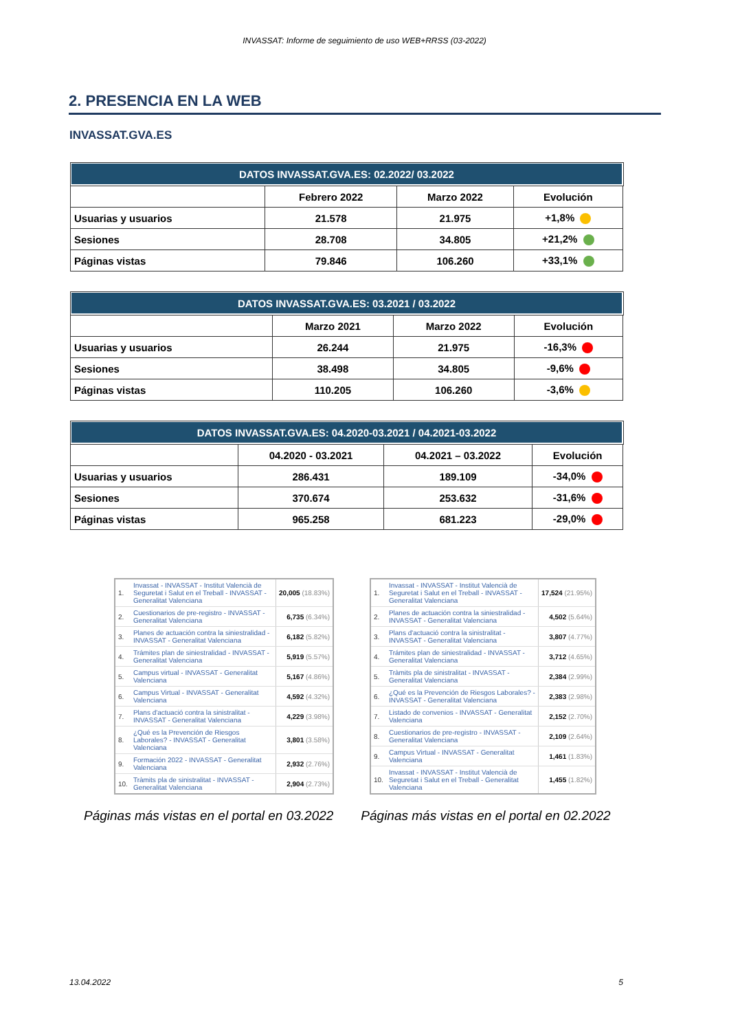INVASSAT: Informe de seguimiento de uso WEB+RRSS (03-2022)
2. PRESENCIA EN LA WEB
INVASSAT.GVA.ES
| DATOS INVASSAT.GVA.ES: 02.2022/ 03.2022 | | | |
| --- | --- | --- | --- |
| | Febrero 2022 | Marzo 2022 | Evolución |
| Usuarias y usuarios | 21.578 | 21.975 | +1,8% |
| Sesiones | 28.708 | 34.805 | +21,2% |
| Páginas vistas | 79.846 | 106.260 | +33,1% |
| DATOS INVASSAT.GVA.ES: 03.2021 / 03.2022 | | | |
| --- | --- | --- | --- |
| | Marzo 2021 | Marzo 2022 | Evolución |
| Usuarias y usuarios | 26.244 | 21.975 | -16,3% |
| Sesiones | 38.498 | 34.805 | -9,6% |
| Páginas vistas | 110.205 | 106.260 | -3,6% |
| DATOS INVASSAT.GVA.ES: 04.2020-03.2021 / 04.2021-03.2022 | | | |
| --- | --- | --- | --- |
| | 04.2020 - 03.2021 | 04.2021 – 03.2022 | Evolución |
| Usuarias y usuarios | 286.431 | 189.109 | -34,0% |
| Sesiones | 370.674 | 253.632 | -31,6% |
| Páginas vistas | 965.258 | 681.223 | -29,0% |
| 1. | Invassat - INVASSAT - Institut Valencià de Seguretat i Salut en el Treball - INVASSAT - Generalitat Valenciana | 20,005 (18.83%) |
| 2. | Cuestionarios de pre-registro - INVASSAT - Generalitat Valenciana | 6,735 (6.34%) |
| 3. | Planes de actuación contra la siniestralidad - INVASSAT - Generalitat Valenciana | 6,182 (5.82%) |
| 4. | Trámites plan de siniestralidad - INVASSAT - Generalitat Valenciana | 5,919 (5.57%) |
| 5. | Campus virtual - INVASSAT - Generalitat Valenciana | 5,167 (4.86%) |
| 6. | Campus Virtual - INVASSAT - Generalitat Valenciana | 4,592 (4.32%) |
| 7. | Plans d'actuació contra la sinistralitat - INVASSAT - Generalitat Valenciana | 4,229 (3.98%) |
| 8. | ¿Qué es la Prevención de Riesgos Laborales? - INVASSAT - Generalitat Valenciana | 3,801 (3.58%) |
| 9. | Formación 2022 - INVASSAT - Generalitat Valenciana | 2,932 (2.76%) |
| 10. | Tràmits pla de sinistralitat - INVASSAT - Generalitat Valenciana | 2,904 (2.73%) |
| 1. | Invassat - INVASSAT - Institut Valencià de Seguretat i Salut en el Treball - INVASSAT - Generalitat Valenciana | 17,524 (21.95%) |
| 2. | Planes de actuación contra la siniestralidad - INVASSAT - Generalitat Valenciana | 4,502 (5.64%) |
| 3. | Plans d'actuació contra la sinistralitat - INVASSAT - Generalitat Valenciana | 3,807 (4.77%) |
| 4. | Trámites plan de siniestralidad - INVASSAT - Generalitat Valenciana | 3,712 (4.65%) |
| 5. | Tràmits pla de sinistralitat - INVASSAT - Generalitat Valenciana | 2,384 (2.99%) |
| 6. | ¿Qué es la Prevención de Riesgos Laborales? - INVASSAT - Generalitat Valenciana | 2,383 (2.98%) |
| 7. | Listado de convenios - INVASSAT - Generalitat Valenciana | 2,152 (2.70%) |
| 8. | Cuestionarios de pre-registro - INVASSAT - Generalitat Valenciana | 2,109 (2.64%) |
| 9. | Campus Virtual - INVASSAT - Generalitat Valenciana | 1,461 (1.83%) |
| 10. | Invassat - INVASSAT - Institut Valencià de Seguretat i Salut en el Treball - Generalitat Valenciana | 1,455 (1.82%) |
Páginas más vistas en el portal en 03.2022
Páginas más vistas en el portal en 02.2022
13.04.2022 5